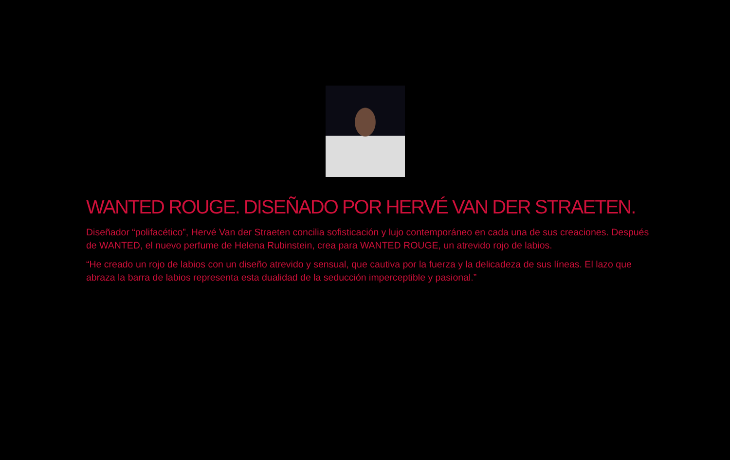WANTED ROUGE. DISEÑADO POR HERVÉ VAN DER STRAETEN.
Diseñador “polifacético”, Hervé Van der Straeten concilia sofisticación y lujo contemporáneo en cada una de sus creaciones. Después de WANTED, el nuevo perfume de Helena Rubinstein, crea para WANTED ROUGE, un atrevido rojo de labios.
“He creado un rojo de labios con un diseño atrevido y sensual, que cautiva por la fuerza y la delicadeza de sus líneas. El lazo que abraza la barra de labios representa esta dualidad de la seducción imperceptible y pasional.”